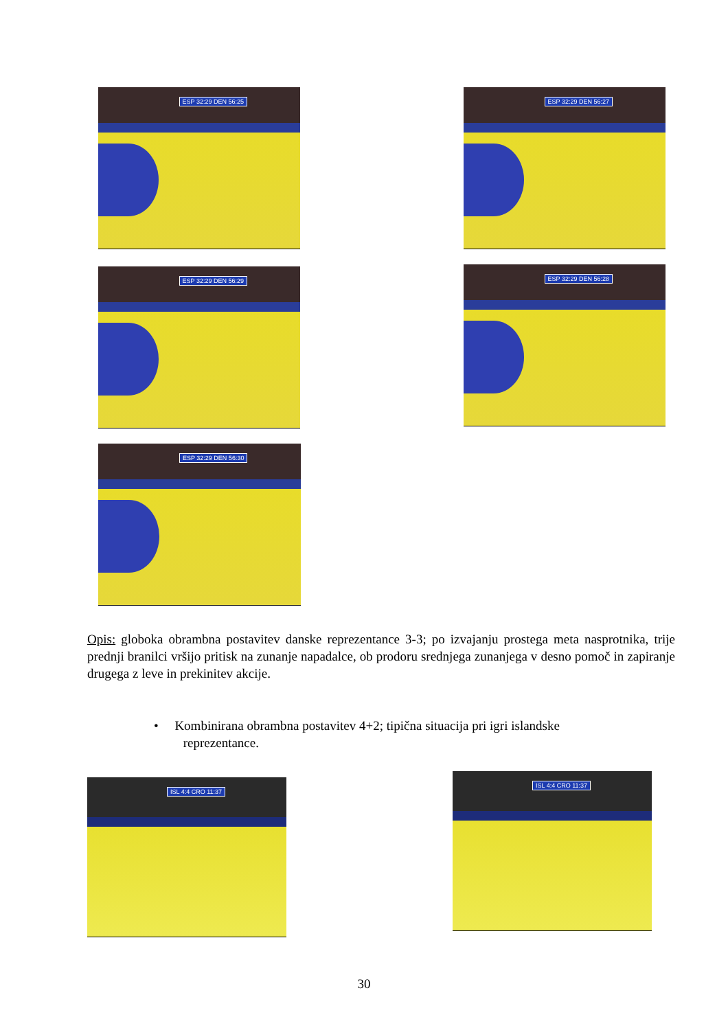ESP 32:29 DEN 56:25 ESP 32:29 DEN 56:27
ESP 32:29 DEN 56:29 ESP 32:29 DEN 56:28
ESP 32:29 DEN 56:30
Opis: globoka obrambna postavitev danske reprezentance 3-3; po izvajanju prostega meta nasprotnika, trije prednji branilci vršijo pritisk na zunanje napadalce, ob prodoru srednjega zunanjega v desno pomoč in zapiranje drugega z leve in prekinitev akcije.
• Kombinirana obrambna postavitev 4+2; tipična situacija pri igri islandske
reprezentance.
ISL 4:4 CRO 11:37 ISL 4:4 CRO 11:37
30